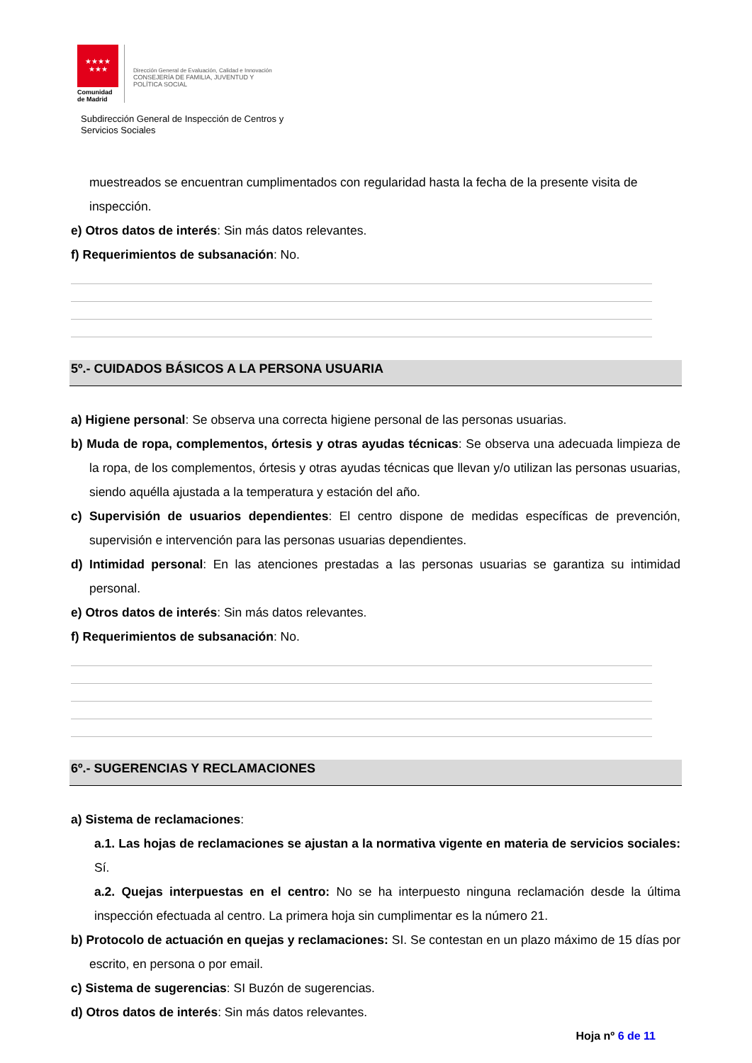★★★★
★★★
Comunidad
de Madrid
Dirección General de Evaluación, Calidad e Innovación
CONSEJERÍA DE FAMILIA, JUVENTUD Y
POLÍTICA SOCIAL
Subdirección General de Inspección de Centros y
Servicios Sociales
muestreados se encuentran cumplimentados con regularidad hasta la fecha de la presente visita de inspección.
e) Otros datos de interés: Sin más datos relevantes.
f) Requerimientos de subsanación: No.
5º.- CUIDADOS BÁSICOS A LA PERSONA USUARIA
a) Higiene personal: Se observa una correcta higiene personal de las personas usuarias.
b) Muda de ropa, complementos, órtesis y otras ayudas técnicas: Se observa una adecuada limpieza de la ropa, de los complementos, órtesis y otras ayudas técnicas que llevan y/o utilizan las personas usuarias, siendo aquélla ajustada a la temperatura y estación del año.
c) Supervisión de usuarios dependientes: El centro dispone de medidas específicas de prevención, supervisión e intervención para las personas usuarias dependientes.
d) Intimidad personal: En las atenciones prestadas a las personas usuarias se garantiza su intimidad personal.
e) Otros datos de interés: Sin más datos relevantes.
f) Requerimientos de subsanación: No.
6º.- SUGERENCIAS Y RECLAMACIONES
a) Sistema de reclamaciones:
a.1. Las hojas de reclamaciones se ajustan a la normativa vigente en materia de servicios sociales: Sí.
a.2. Quejas interpuestas en el centro: No se ha interpuesto ninguna reclamación desde la última inspección efectuada al centro. La primera hoja sin cumplimentar es la número 21.
b) Protocolo de actuación en quejas y reclamaciones: SI. Se contestan en un plazo máximo de 15 días por escrito, en persona o por email.
c) Sistema de sugerencias: SI Buzón de sugerencias.
d) Otros datos de interés: Sin más datos relevantes.
Hoja nº 6 de 11